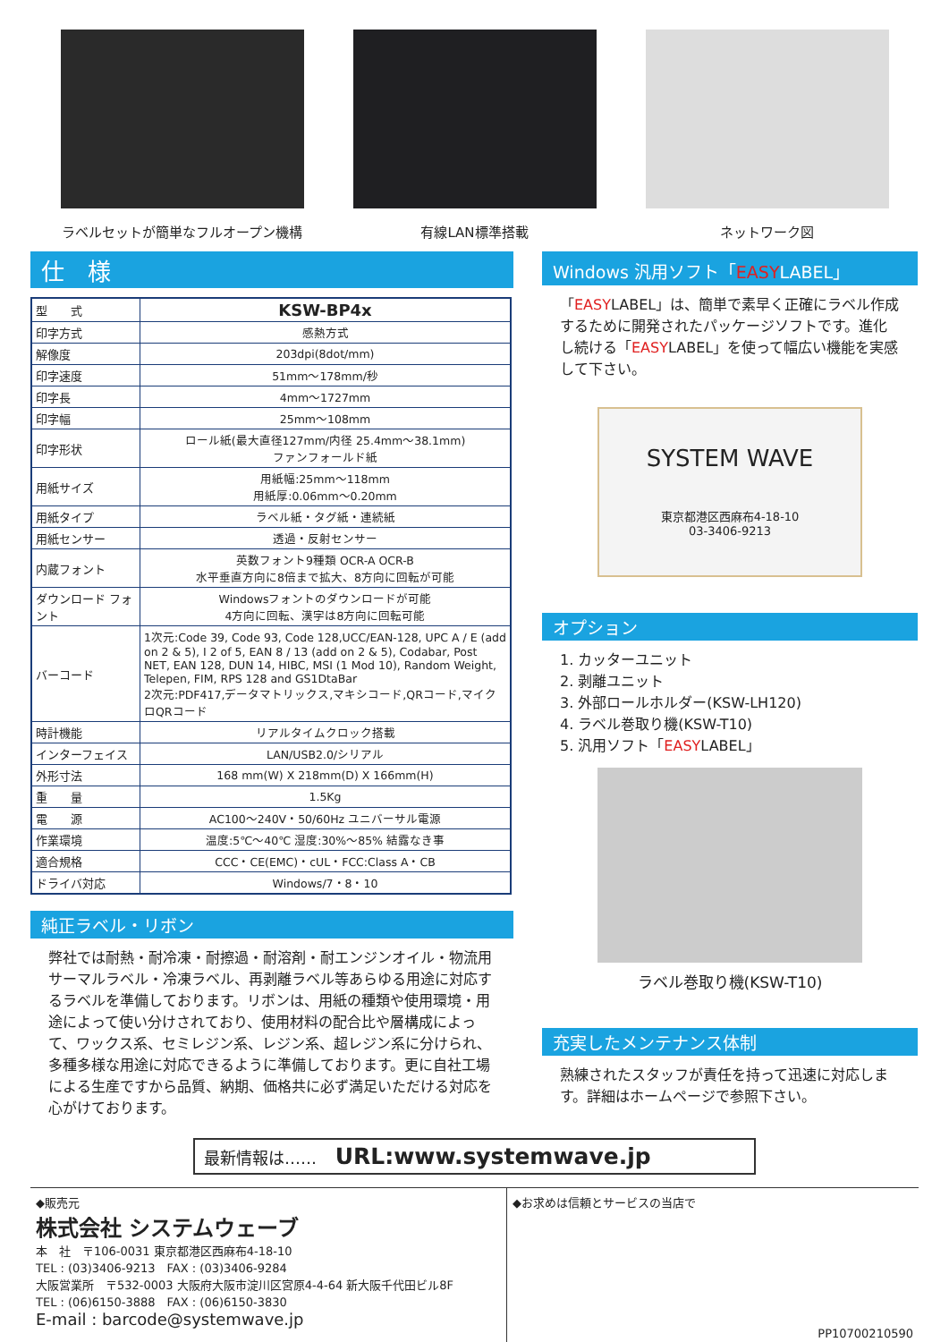ラベルセットが簡単なフルオープン機構 有線LAN標準搭載 ネットワーク図
仕　様
| 型 式 | KSW-BP4x |
| 印字方式 | 感熱方式 |
| 解像度 | 203dpi(8dot/mm) |
| 印字速度 | 51mm〜178mm/秒 |
| 印字長 | 4mm〜1727mm |
| 印字幅 | 25mm〜108mm |
| 印字形状 | ロール紙(最大直径127mm/内径 25.4mm〜38.1mm) ファンフォールド紙 |
| 用紙サイズ | 用紙幅:25mm〜118mm 用紙厚:0.06mm〜0.20mm |
| 用紙タイプ | ラベル紙・タグ紙・連続紙 |
| 用紙センサー | 透過・反射センサー |
| 内蔵フォント | 英数フォント9種類 OCR-A OCR-B 水平垂直方向に8倍まで拡大、8方向に回転が可能 |
| ダウンロード フォント | Windowsフォントのダウンロードが可能 4方向に回転、漢字は8方向に回転可能 |
| バーコード | 1次元:Code 39, Code 93, Code 128,UCC/EAN-128, UPC A / E (add on 2 & 5), I 2 of 5, EAN 8 / 13 (add on 2 & 5), Codabar, Post NET, EAN 128, DUN 14, HIBC, MSI (1 Mod 10), Random Weight, Telepen, FIM, RPS 128 and GS1DtaBar 2次元:PDF417,データマトリックス,マキシコード,QRコード,マイクロQRコード |
| 時計機能 | リアルタイムクロック搭載 |
| インターフェイス | LAN/USB2.0/シリアル |
| 外形寸法 | 168 mm(W) X 218mm(D) X 166mm(H) |
| 重 量 | 1.5Kg |
| 電 源 | AC100〜240V・50/60Hz ユニバーサル電源 |
| 作業環境 | 温度:5℃〜40℃ 湿度:30%〜85% 結露なき事 |
| 適合規格 | CCC・CE(EMC)・cUL・FCC:Class A・CB |
| ドライバ対応 | Windows/7・8・10 |
純正ラベル・リボン
弊社では耐熱・耐冷凍・耐擦過・耐溶剤・耐エンジンオイル・物流用サーマルラベル・冷凍ラベル、再剥離ラベル等あらゆる用途に対応するラベルを準備しております。リボンは、用紙の種類や使用環境・用途によって使い分けされており、使用材料の配合比や層構成によって、ワックス系、セミレジン系、レジン系、超レジン系に分けられ、多種多様な用途に対応できるように準備しております。更に自社工場による生産ですから品質、納期、価格共に必ず満足いただける対応を心がけております。
Windows 汎用ソフト「EASYLABEL」
「EASYLABEL」は、簡単で素早く正確にラベル作成するために開発されたパッケージソフトです。進化し続ける「EASYLABEL」を使って幅広い機能を実感して下さい。
SYSTEM WAVE
東京都港区西麻布4-18-10
03-3406-9213
オプション
1. カッターユニット
2. 剥離ユニット
3. 外部ロールホルダー(KSW-LH120)
4. ラベル巻取り機(KSW-T10)
5. 汎用ソフト「EASYLABEL」
ラベル巻取り機(KSW-T10)
充実したメンテナンス体制
熟練されたスタッフが責任を持って迅速に対応します。詳細はホームページで参照下さい。
最新情報は…… URL:www.systemwave.jp
◆販売元
株式会社 システムウェーブ
本　社　〒106-0031 東京都港区西麻布4-18-10
TEL : (03)3406-9213　FAX : (03)3406-9284
大阪営業所　〒532-0003 大阪府大阪市淀川区宮原4-4-64 新大阪千代田ビル8F
TEL : (06)6150-3888　FAX : (06)6150-3830
E-mail : barcode@systemwave.jp
◆お求めは信頼とサービスの当店で
PP10700210590